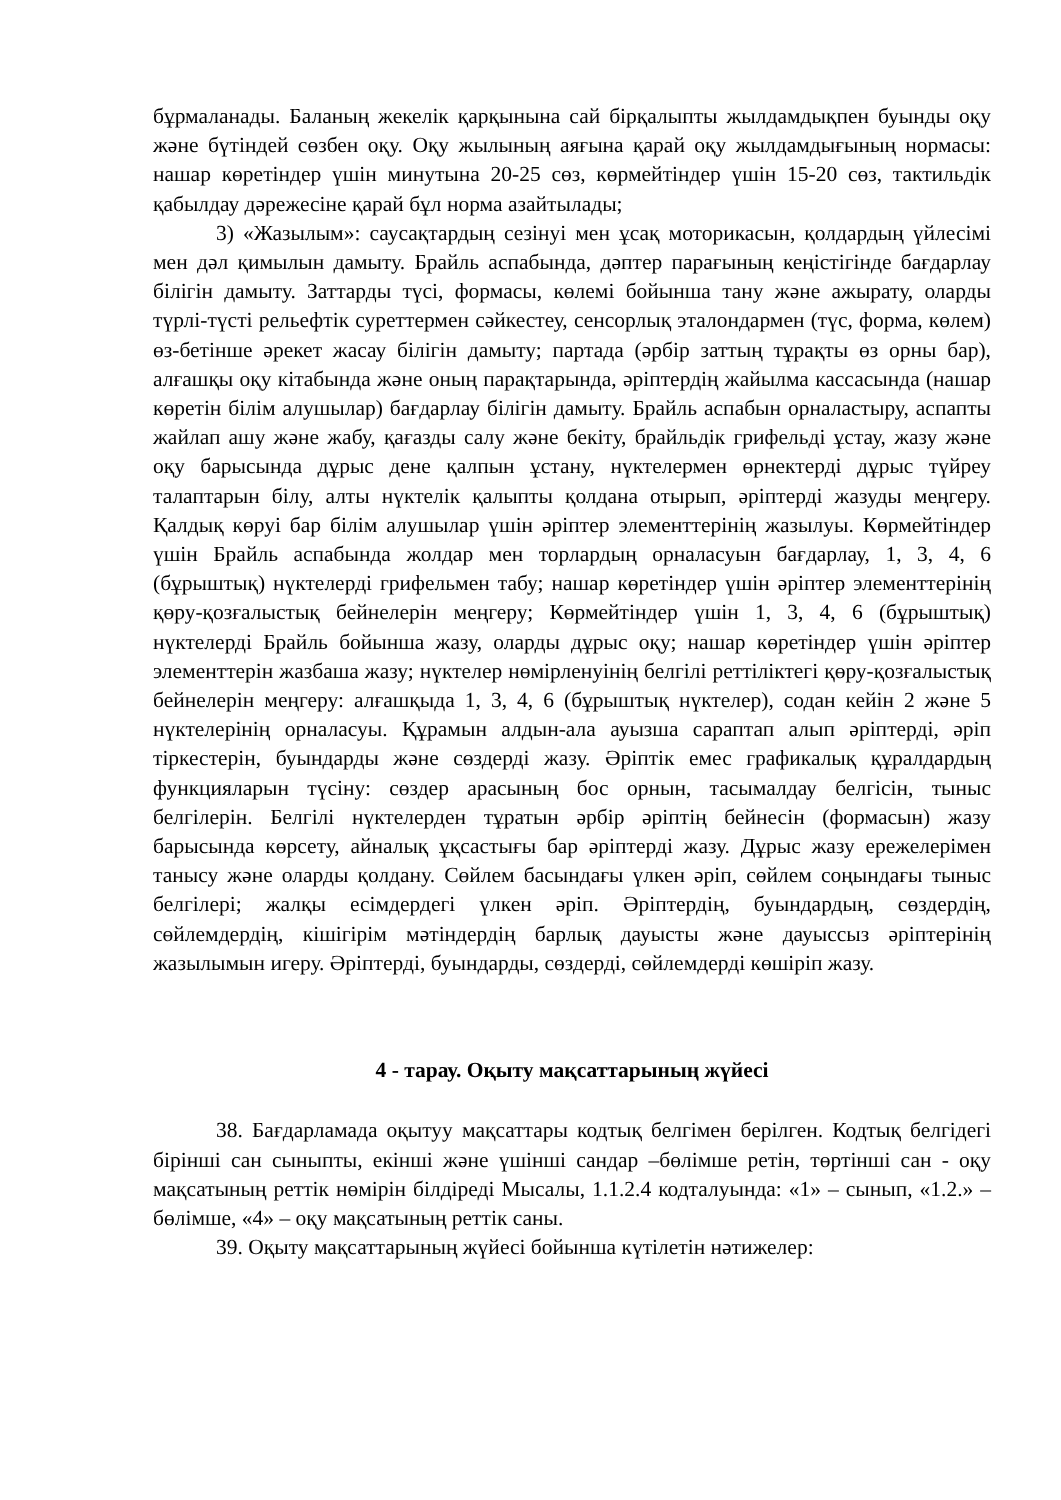бұрмаланады. Баланың жекелік қарқынына сай бірқалыпты жылдамдықпен буынды оқу және бүтіндей сөзбен оқу. Оқу жылының аяғына қарай оқу жылдамдығының нормасы: нашар көретіндер үшін минутына 20-25 сөз, көрмейтіндер үшін 15-20 сөз, тактильдік қабылдау дәрежесіне қарай бұл норма азайтылады;
3) «Жазылым»: саусақтардың сезінуі мен ұсақ моторикасын, қолдардың үйлесімі мен дәл қимылын дамыту. Брайль аспабында, дәптер парағының кеңістігінде бағдарлау білігін дамыту. Заттарды түсі, формасы, көлемі бойынша тану және ажырату, оларды түрлі-түсті рельефтік суреттермен сәйкестеу, сенсорлық эталондармен (түс, форма, көлем) өз-бетінше әрекет жасау білігін дамыту; партада (әрбір заттың тұрақты өз орны бар), алғашқы оқу кітабында және оның парақтарында, әріптердің жайылма кассасында (нашар көретін білім алушылар) бағдарлау білігін дамыту. Брайль аспабын орналастыру, аспапты жайлап ашу және жабу, қағазды салу және бекіту, брайльдік грифельді ұстау, жазу және оқу барысында дұрыс дене қалпын ұстану, нүктелермен өрнектерді дұрыс түйреу талаптарын білу, алты нүктелік қалыпты қолдана отырып, әріптерді жазуды меңгеру. Қалдық көруі бар білім алушылар үшін әріптер элементтерінің жазылуы. Көрмейтіндер үшін Брайль аспабында жолдар мен торлардың орналасуын бағдарлау, 1, 3, 4, 6 (бұрыштық) нүктелерді грифельмен табу; нашар көретіндер үшін әріптер элементтерінің қөру-қозғалыстық бейнелерін меңгеру; Көрмейтіндер үшін 1, 3, 4, 6 (бұрыштық) нүктелерді Брайль бойынша жазу, оларды дұрыс оқу; нашар көретіндер үшін әріптер элементтерін жазбаша жазу; нүктелер нөмірленуінің белгілі реттіліктегі қөру-қозғалыстық бейнелерін меңгеру: алғашқыда 1, 3, 4, 6 (бұрыштық нүктелер), содан кейін 2 және 5 нүктелерінің орналасуы. Құрамын алдын-ала ауызша сараптап алып әріптерді, әріп тіркестерін, буындарды және сөздерді жазу. Әріптік емес графикалық құралдардың функцияларын түсіну: сөздер арасының бос орнын, тасымалдау белгісін, тыныс белгілерін. Белгілі нүктелерден тұратын әрбір әріптің бейнесін (формасын) жазу барысында көрсету, айналық ұқсастығы бар әріптерді жазу. Дұрыс жазу ережелерімен танысу және оларды қолдану. Сөйлем басындағы үлкен әріп, сөйлем соңындағы тыныс белгілері; жалқы есімдердегі үлкен әріп. Әріптердің, буындардың, сөздердің, сөйлемдердің, кішігірім мәтіндердің барлық дауысты және дауыссыз әріптерінің жазылымын игеру. Әріптерді, буындарды, сөздерді, сөйлемдерді көшіріп жазу.
4 - тарау. Оқыту мақсаттарының жүйесі
38. Бағдарламада оқытуу мақсаттары кодтық белгімен берілген. Кодтық белгідегі бірінші сан сыныпты, екінші және үшінші сандар –бөлімше ретін, төртінші сан - оқу мақсатының реттік нөмірін білдіреді Мысалы, 1.1.2.4 кодталуында: «1» – сынып, «1.2.» – бөлімше, «4» – оқу мақсатының реттік саны.
39. Оқыту мақсаттарының жүйесі бойынша күтілетін нәтижелер: